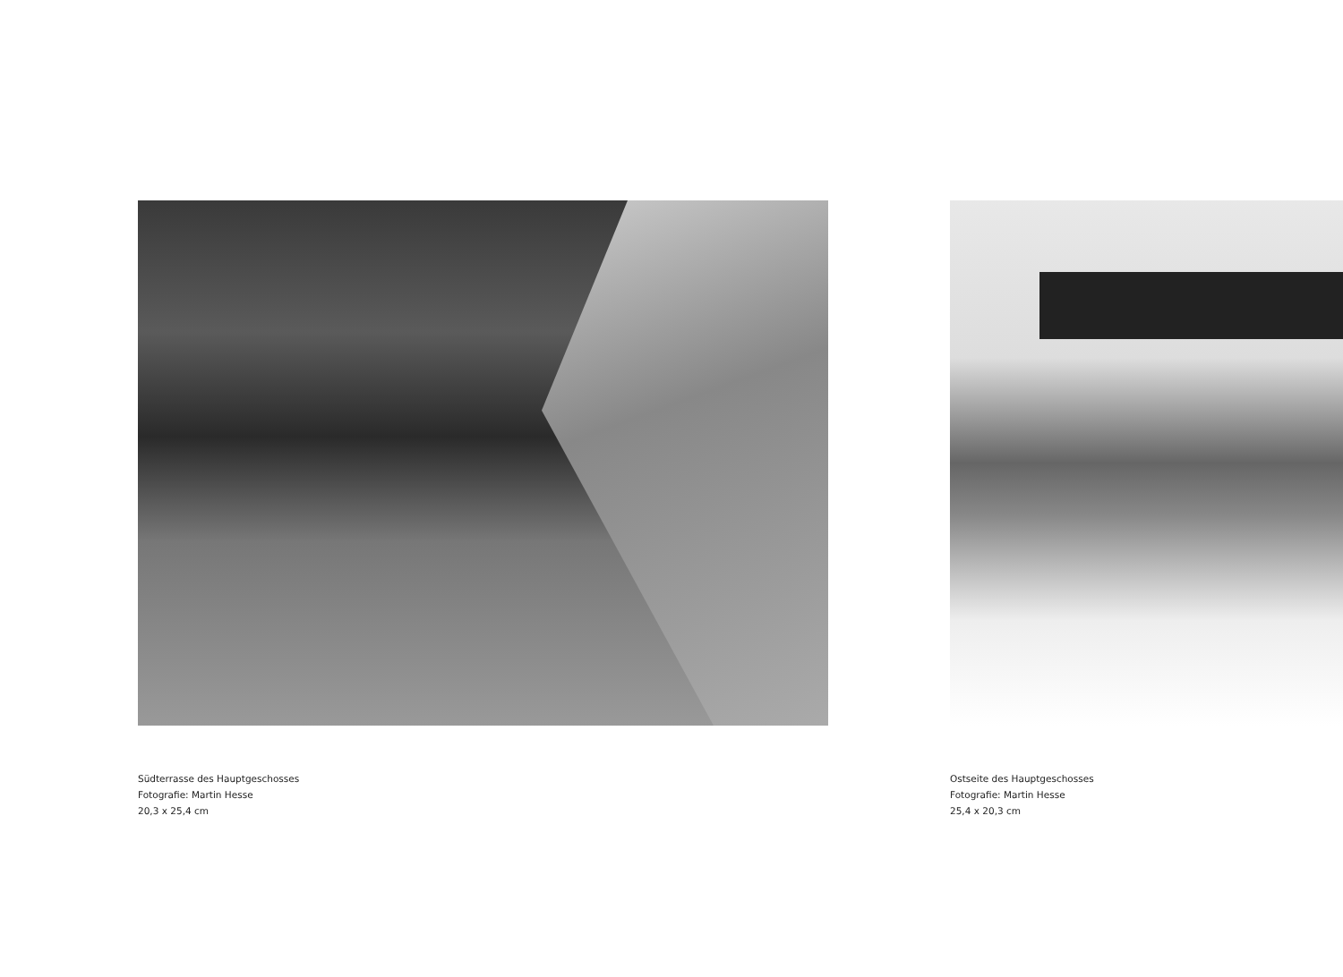Südterrasse des Hauptgeschosses
Fotografie: Martin Hesse
20,3 x 25,4 cm
Ostseite des Hauptgeschosses
Fotografie: Martin Hesse
25,4 x 20,3 cm